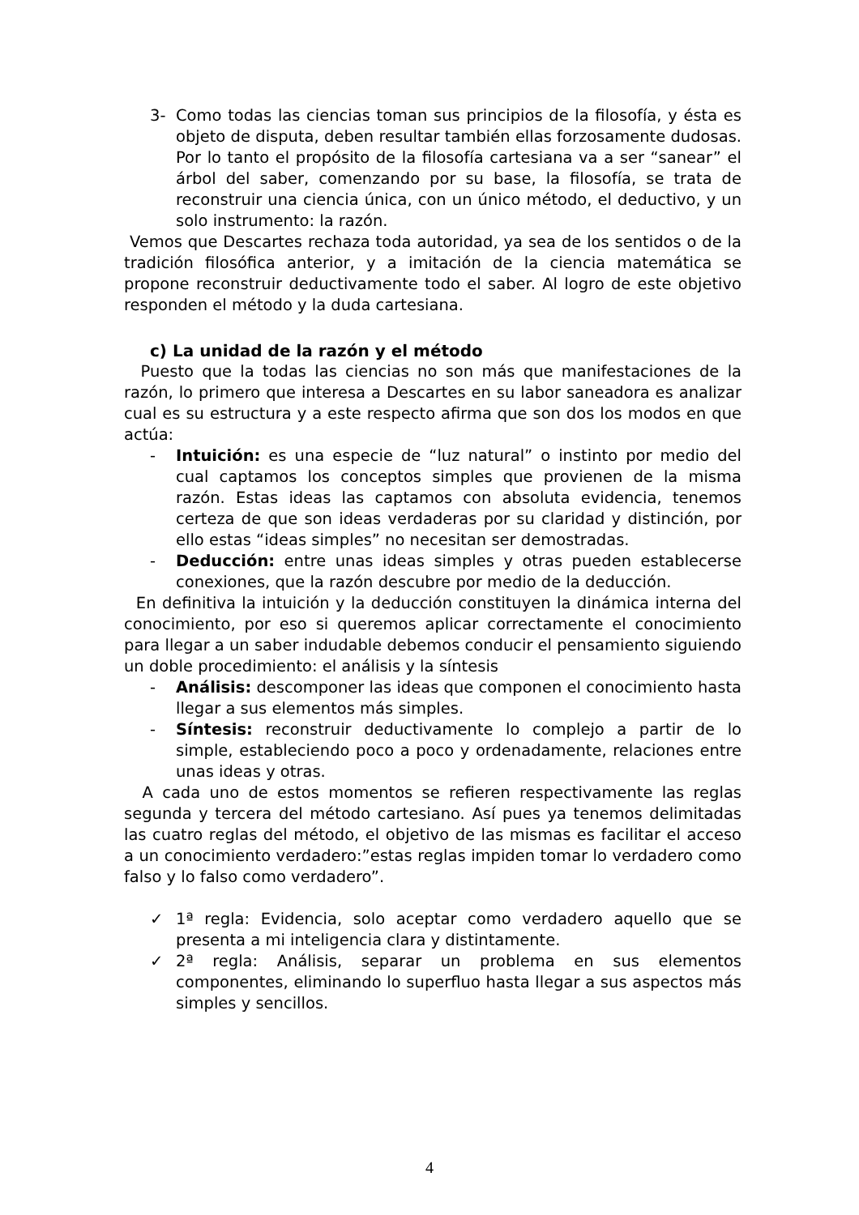3- Como todas las ciencias toman sus principios de la filosofía, y ésta es objeto de disputa, deben resultar también ellas forzosamente dudosas. Por lo tanto el propósito de la filosofía cartesiana va a ser “sanear” el árbol del saber, comenzando por su base, la filosofía, se trata de reconstruir una ciencia única, con un único método, el deductivo, y un solo instrumento: la razón.
Vemos que Descartes rechaza toda autoridad, ya sea de los sentidos o de la tradición filosófica anterior, y a imitación de la ciencia matemática se propone reconstruir deductivamente todo el saber. Al logro de este objetivo responden el método y la duda cartesiana.
c) La unidad de la razón y el método
Puesto que la todas las ciencias no son más que manifestaciones de la razón, lo primero que interesa a Descartes en su labor saneadora es analizar cual es su estructura y a este respecto afirma que son dos los modos en que actúa:
- Intuición: es una especie de “luz natural” o instinto por medio del cual captamos los conceptos simples que provienen de la misma razón. Estas ideas las captamos con absoluta evidencia, tenemos certeza de que son ideas verdaderas por su claridad y distinción, por ello estas “ideas simples” no necesitan ser demostradas.
- Deducción: entre unas ideas simples y otras pueden establecerse conexiones, que la razón descubre por medio de la deducción.
En definitiva la intuición y la deducción constituyen la dinámica interna del conocimiento, por eso si queremos aplicar correctamente el conocimiento para llegar a un saber indudable debemos conducir el pensamiento siguiendo un doble procedimiento: el análisis y la síntesis
- Análisis: descomponer las ideas que componen el conocimiento hasta llegar a sus elementos más simples.
- Síntesis: reconstruir deductivamente lo complejo a partir de lo simple, estableciendo poco a poco y ordenadamente, relaciones entre unas ideas y otras.
A cada uno de estos momentos se refieren respectivamente las reglas segunda y tercera del método cartesiano. Así pues ya tenemos delimitadas las cuatro reglas del método, el objetivo de las mismas es facilitar el acceso a un conocimiento verdadero:”estas reglas impiden tomar lo verdadero como falso y lo falso como verdadero”.
✓ 1ª regla: Evidencia, solo aceptar como verdadero aquello que se presenta a mi inteligencia clara y distintamente.
✓ 2ª regla: Análisis, separar un problema en sus elementos componentes, eliminando lo superfluo hasta llegar a sus aspectos más simples y sencillos.
4